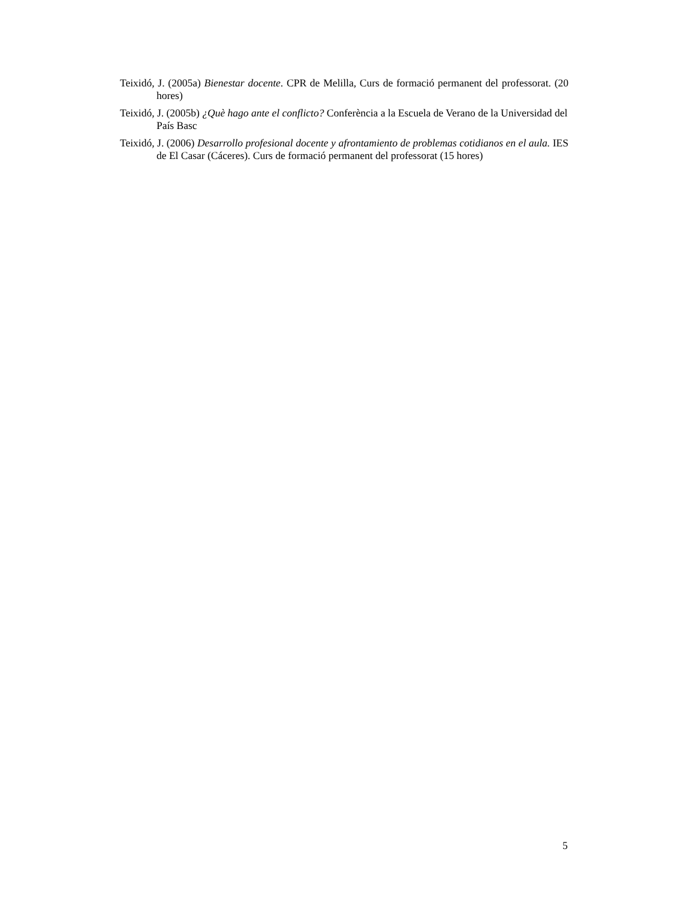Teixidó, J. (2005a) Bienestar docente. CPR de Melilla, Curs de formació permanent del professorat. (20 hores)
Teixidó, J. (2005b) ¿Què hago ante el conflicto? Conferència a la Escuela de Verano de la Universidad del País Basc
Teixidó, J. (2006) Desarrollo profesional docente y afrontamiento de problemas cotidianos en el aula. IES de El Casar (Cáceres). Curs de formació permanent del professorat (15 hores)
5